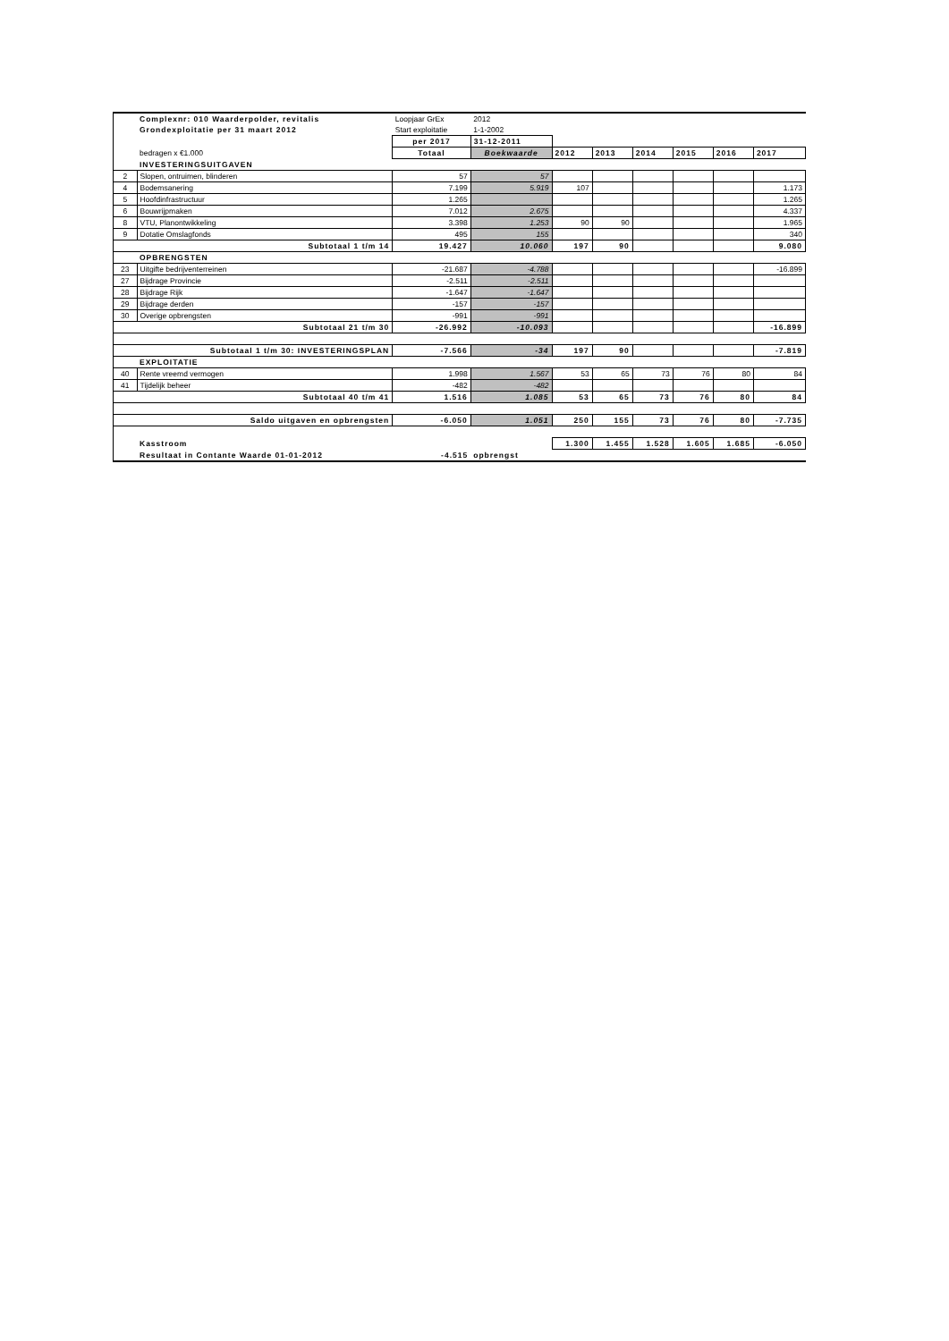| | Complexnr: 010 Waarderpolder, revitalis | Loopjaar GrEx | 2012 | | | | | | |
| | Grondexploitatie per 31 maart 2012 | Start exploitatie | 1-1-2002 | | | | | | |
| | | per 2017 | 31-12-2011 | | | | | | |
| | bedragen x €1.000 | Totaal | Boekwaarde | 2012 | 2013 | 2014 | 2015 | 2016 | 2017 |
| | INVESTERINGSUITGAVEN | | | | | | | | |
| 2 | Slopen, ontruimen, blinderen | 57 | 57 | | | | | | |
| 4 | Bodemsanering | 7.199 | 5.919 | 107 | | | | | 1.173 |
| 5 | Hoofdinfrastructuur | 1.265 | | | | | | | 1.265 |
| 6 | Bouwrijpmaken | 7.012 | 2.675 | | | | | | 4.337 |
| 8 | VTU, Planontwikkeling | 3.398 | 1.253 | 90 | 90 | | | | 1.965 |
| 9 | Dotatie Omslagfonds | 495 | 155 | | | | | | 340 |
| Subtotaal 1 t/m 14 | | 19.427 | 10.060 | 197 | 90 | | | | 9.080 |
| | OPBRENGSTEN | | | | | | | | |
| 23 | Uitgifte bedrijventerreinen | -21.687 | -4.788 | | | | | | -16.899 |
| 27 | Bijdrage Provincie | -2.511 | -2.511 | | | | | | |
| 28 | Bijdrage Rijk | -1.647 | -1.647 | | | | | | |
| 29 | Bijdrage derden | -157 | -157 | | | | | | |
| 30 | Overige opbrengsten | -991 | -991 | | | | | | |
| Subtotaal 21 t/m 30 | | -26.992 | -10.093 | | | | | | -16.899 |
| Subtotaal 1 t/m 30: INVESTERINGSPLAN | | -7.566 | -34 | 197 | 90 | | | | -7.819 |
| | EXPLOITATIE | | | | | | | | |
| 40 | Rente vreemd vermogen | 1.998 | 1.567 | 53 | 65 | 73 | 76 | 80 | 84 |
| 41 | Tijdelijk beheer | -482 | -482 | | | | | | |
| Subtotaal 40 t/m 41 | | 1.516 | 1.085 | 53 | 65 | 73 | 76 | 80 | 84 |
| Saldo uitgaven en opbrengsten | | -6.050 | 1.051 | 250 | 155 | 73 | 76 | 80 | -7.735 |
| | Kasstroom | | | 1.300 | 1.455 | 1.528 | 1.605 | 1.685 | -6.050 |
| | Resultaat in Contante Waarde 01-01-2012 | -4.515 | opbrengst | | | | | | |